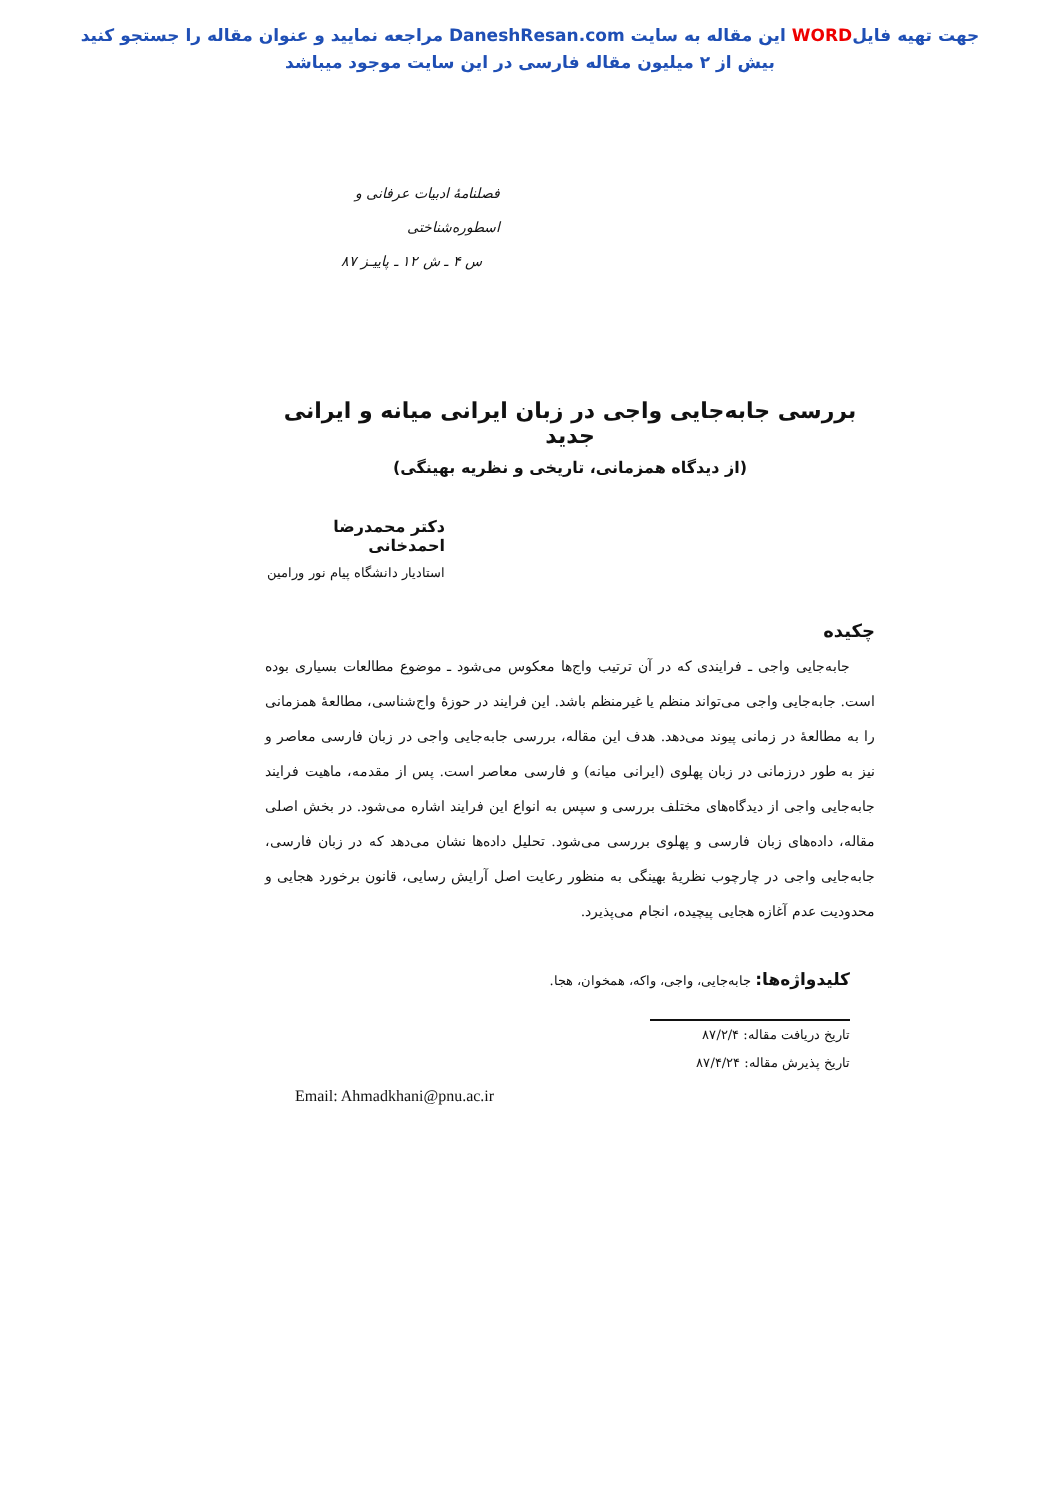جهت تهیه فایلWORD این مقاله به سایت DaneshResan.com مراجعه نمایید و عنوان مقاله را جستجو کنید
بیش از ۲ میلیون مقاله فارسی در این سایت موجود میباشد
فصلنامهٔ ادبیات عرفانی و اسطوره‌شناختی
س ۴ ـ ش ۱۲ ـ پاییـز ۸۷
بررسی جابه‌جایی واجی در زبان ایرانی میانه و ایرانی جدید
(از دیدگاه همزمانی، تاریخی و نظریه بهینگی)
دکتر محمدرضا احمدخانی
استادیار دانشگاه پیام نور ورامین
چکیده
جابه‌جایی واجی ـ فرایندی که در آن ترتیب واج‌ها معکوس می‌شود ـ موضوع مطالعات بسیاری بوده است. جابه‌جایی واجی می‌تواند منظم یا غیرمنظم باشد. این فرایند در حوزهٔ واج‌شناسی، مطالعهٔ همزمانی را به مطالعهٔ در زمانی پیوند می‌دهد. هدف این مقاله، بررسی جابه‌جایی واجی در زبان فارسی معاصر و نیز به طور درزمانی در زبان پهلوی (ایرانی میانه) و فارسی معاصر است. پس از مقدمه، ماهیت فرایند جابه‌جایی واجی از دیدگاه‌های مختلف بررسی و سپس به انواع این فرایند اشاره می‌شود. در بخش اصلی مقاله، داده‌های زبان فارسی و پهلوی بررسی می‌شود. تحلیل داده‌ها نشان می‌دهد که در زبان فارسی، جابه‌جایی واجی در چارچوب نظریهٔ بهینگی به منظور رعایت اصل آرایش رسایی، قانون برخورد هجایی و محدودیت عدم آغازه هجایی پیچیده، انجام می‌پذیرد.
کلیدواژه‌ها: جابه‌جایی، واجی، واکه، همخوان، هجا.
تاریخ دریافت مقاله: ۸۷/۲/۴
تاریخ پذیرش مقاله: ۸۷/۴/۲۴
Email: Ahmadkhani@pnu.ac.ir